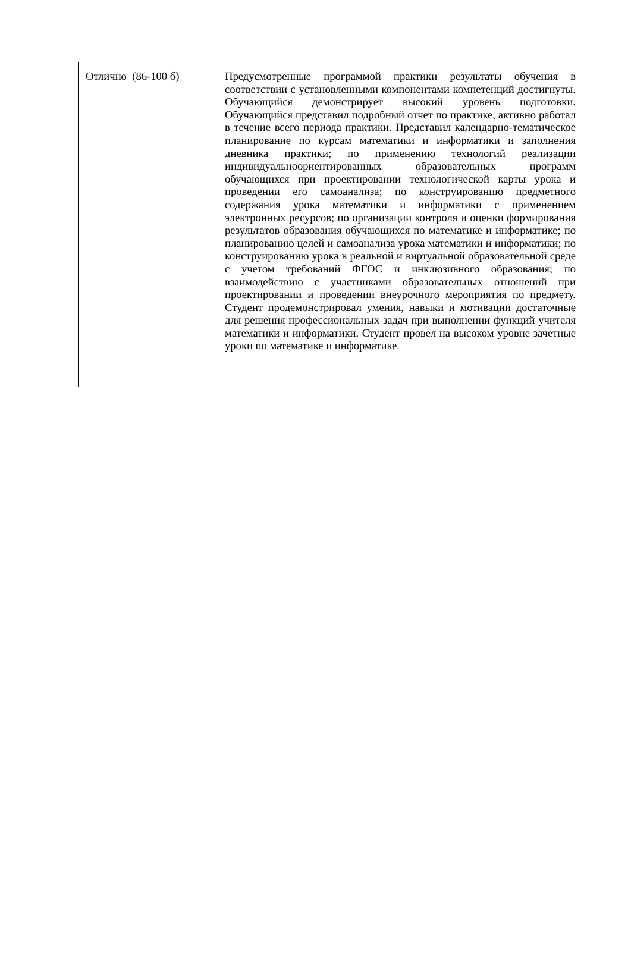| Отлично (86-100 б) | Предусмотренные программой практики результаты обучения в соответствии с установленными компонентами компетенций достигнуты. Обучающийся демонстрирует высокий уровень подготовки. Обучающийся представил подробный отчет по практике, активно работал в течение всего периода практики. Представил календарно-тематическое планирование по курсам математики и информатики и заполнения дневника практики; по применению технологий реализации индивидуальноориентированных образовательных программ обучающихся при проектировании технологической карты урока и проведении его самоанализа; по конструированию предметного содержания урока математики и информатики с применением электронных ресурсов; по организации контроля и оценки формирования результатов образования обучающихся по математике и информатике; по планированию целей и самоанализа урока математики и информатики; по конструированию урока в реальной и виртуальной образовательной среде с учетом требований ФГОС и инклюзивного образования; по взаимодействию с участниками образовательных отношений при проектировании и проведении внеурочного мероприятия по предмету. Студент продемонстрировал умения, навыки и мотивации достаточные для решения профессиональных задач при выполнении функций учителя математики и информатики. Студент провел на высоком уровне зачетные уроки по математике и информатике. |